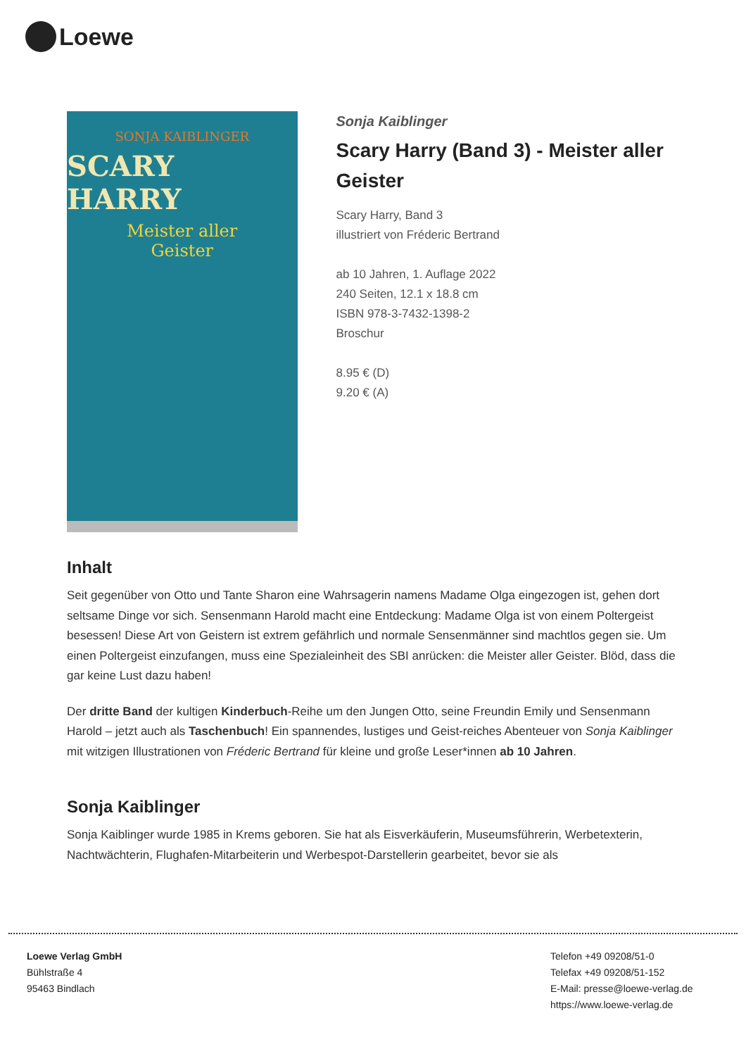Loewe
SONJA KAIBLINGER
SCARY HARRY
Meister aller
Geister
Sonja Kaiblinger
Scary Harry (Band 3) - Meister aller Geister
Scary Harry, Band 3
illustriert von Fréderic Bertrand
ab 10 Jahren, 1. Auflage 2022
240 Seiten, 12.1 x 18.8 cm
ISBN 978-3-7432-1398-2
Broschur
8.95 € (D)
9.20 € (A)
Inhalt
Seit gegenüber von Otto und Tante Sharon eine Wahrsagerin namens Madame Olga eingezogen ist, gehen dort seltsame Dinge vor sich. Sensenmann Harold macht eine Entdeckung: Madame Olga ist von einem Poltergeist besessen! Diese Art von Geistern ist extrem gefährlich und normale Sensenmänner sind machtlos gegen sie. Um einen Poltergeist einzufangen, muss eine Spezialeinheit des SBI anrücken: die Meister aller Geister. Blöd, dass die gar keine Lust dazu haben!
Der dritte Band der kultigen Kinderbuch-Reihe um den Jungen Otto, seine Freundin Emily und Sensenmann Harold – jetzt auch als Taschenbuch! Ein spannendes, lustiges und Geist-reiches Abenteuer von Sonja Kaiblinger mit witzigen Illustrationen von Fréderic Bertrand für kleine und große Leser*innen ab 10 Jahren.
Sonja Kaiblinger
Sonja Kaiblinger wurde 1985 in Krems geboren. Sie hat als Eisverkäuferin, Museumsführerin, Werbetexterin, Nachtwächterin, Flughafen-Mitarbeiterin und Werbespot-Darstellerin gearbeitet, bevor sie als
Loewe Verlag GmbH
Bühlstraße 4
95463 Bindlach
Telefon +49 09208/51-0
Telefax +49 09208/51-152
E-Mail: presse@loewe-verlag.de
https://www.loewe-verlag.de